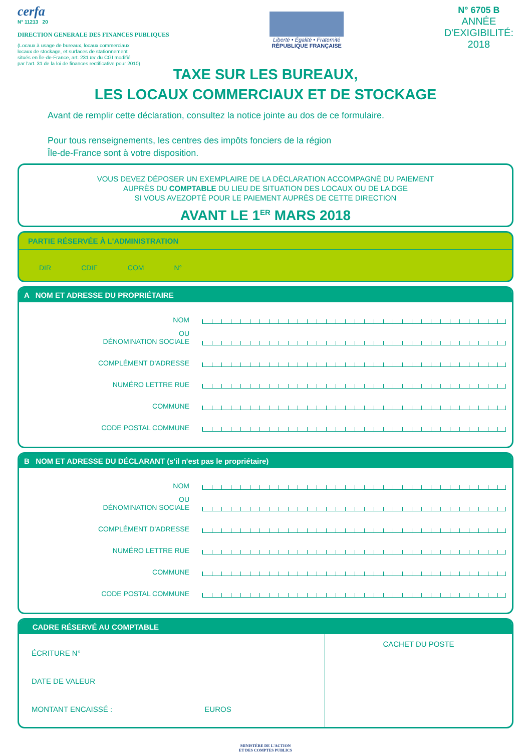cerfa
N° 11213 20
DIRECTION GENERALE DES FINANCES PUBLIQUES
(Locaux à usage de bureaux, locaux commerciaux
locaux de stockage, et surfaces de stationnement
situés en Île-de-France, art. 231 ter du CGI modifié
par l'art. 31 de la loi de finances rectificative pour 2010)
Liberté • Égalité • Fraternité
RÉPUBLIQUE FRANÇAISE
N° 6705 B
ANNÉE
D'EXIGIBILITÉ:
2018
TAXE SUR LES BUREAUX,
LES LOCAUX COMMERCIAUX ET DE STOCKAGE
Avant de remplir cette déclaration, consultez la notice jointe au dos de ce formulaire.
Pour tous renseignements, les centres des impôts fonciers de la région
Île-de-France sont à votre disposition.
VOUS DEVEZ DÉPOSER UN EXEMPLAIRE DE LA DÉCLARATION ACCOMPAGNÉ DU PAIEMENT
AUPRÈS DU COMPTABLE DU LIEU DE SITUATION DES LOCAUX OU DE LA DGE
SI VOUS AVEZOPTÉ POUR LE PAIEMENT AUPRÈS DE CETTE DIRECTION
AVANT LE 1<sup>ER</sup> MARS 2018
PARTIE RÉSERVÉE À L'ADMINISTRATION
DIR CDIF COM N°
A NOM ET ADRESSE DU PROPRIÉTAIRE
NOM
OU
DÉNOMINATION SOCIALE
COMPLÉMENT D'ADRESSE
NUMÉRO LETTRE RUE
COMMUNE
CODE POSTAL COMMUNE
B NOM ET ADRESSE DU DÉCLARANT (s'il n'est pas le propriétaire)
NOM
OU
DÉNOMINATION SOCIALE
COMPLÉMENT D'ADRESSE
NUMÉRO LETTRE RUE
COMMUNE
CODE POSTAL COMMUNE
CADRE RÉSERVÉ AU COMPTABLE
ÉCRITURE N°
DATE DE VALEUR
MONTANT ENCAISSÉ : EUROS
CACHET DU POSTE
MINISTÈRE DE L'ACTION
ET DES COMPTES PUBLICS